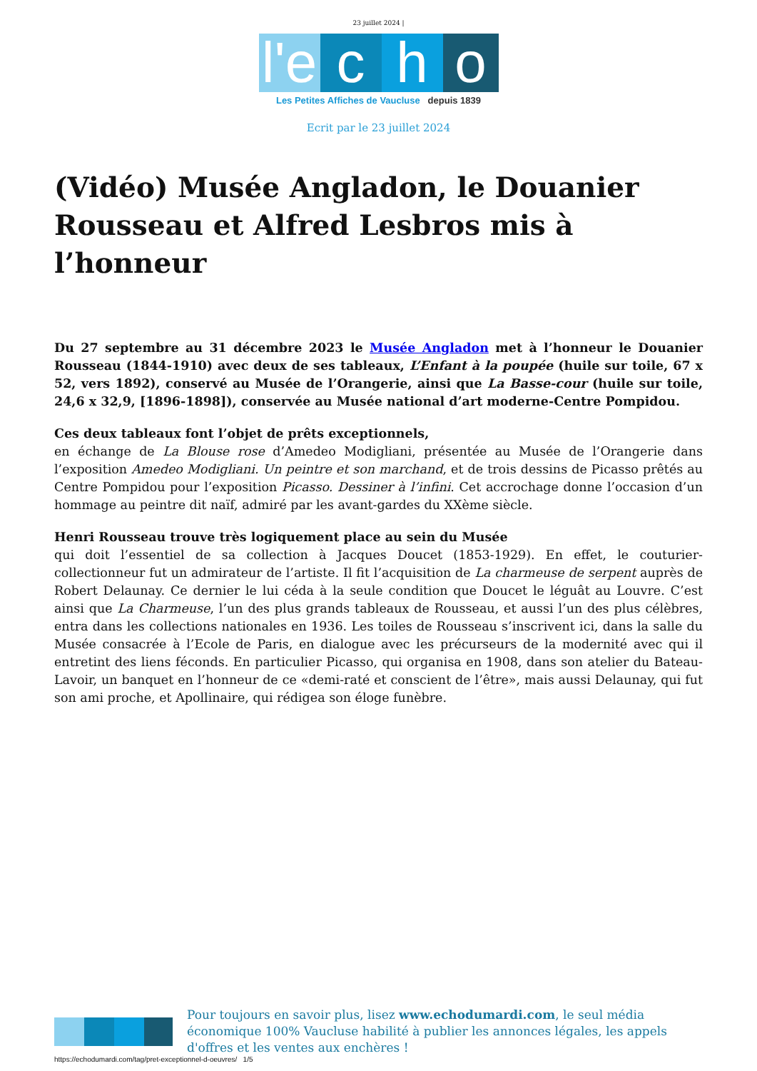23 juillet 2024 |
l'e
c
h
o
Les Petites Affiches de Vaucluse depuis 1839
Ecrit par le 23 juillet 2024
(Vidéo) Musée Angladon, le Douanier Rousseau et Alfred Lesbros mis à l’honneur
Du 27 septembre au 31 décembre 2023 le Musée Angladon met à l’honneur le Douanier Rousseau (1844-1910) avec deux de ses tableaux, L’Enfant à la poupée (huile sur toile, 67 x 52, vers 1892), conservé au Musée de l’Orangerie, ainsi que La Basse-cour (huile sur toile, 24,6 x 32,9, [1896-1898]), conservée au Musée national d’art moderne-Centre Pompidou.
Ces deux tableaux font l’objet de prêts exceptionnels,
en échange de La Blouse rose d’Amedeo Modigliani, présentée au Musée de l’Orangerie dans l’exposition Amedeo Modigliani. Un peintre et son marchand, et de trois dessins de Picasso prêtés au Centre Pompidou pour l’exposition Picasso. Dessiner à l’infini. Cet accrochage donne l’occasion d’un hommage au peintre dit naïf, admiré par les avant-gardes du XXème siècle.
Henri Rousseau trouve très logiquement place au sein du Musée
qui doit l’essentiel de sa collection à Jacques Doucet (1853-1929). En effet, le couturier-collectionneur fut un admirateur de l’artiste. Il fit l’acquisition de La charmeuse de serpent auprès de Robert Delaunay. Ce dernier le lui céda à la seule condition que Doucet le léguât au Louvre. C’est ainsi que La Charmeuse, l’un des plus grands tableaux de Rousseau, et aussi l’un des plus célèbres, entra dans les collections nationales en 1936. Les toiles de Rousseau s’inscrivent ici, dans la salle du Musée consacrée à l’Ecole de Paris, en dialogue avec les précurseurs de la modernité avec qui il entretint des liens féconds. En particulier Picasso, qui organisa en 1908, dans son atelier du Bateau-Lavoir, un banquet en l’honneur de ce «demi-raté et conscient de l’être», mais aussi Delaunay, qui fut son ami proche, et Apollinaire, qui rédigea son éloge funèbre.
Pour toujours en savoir plus, lisez www.echodumardi.com, le seul média économique 100% Vaucluse habilité à publier les annonces légales, les appels d'offres et les ventes aux enchères !
https://echodumardi.com/tag/pret-exceptionnel-d-oeuvres/ 1/5